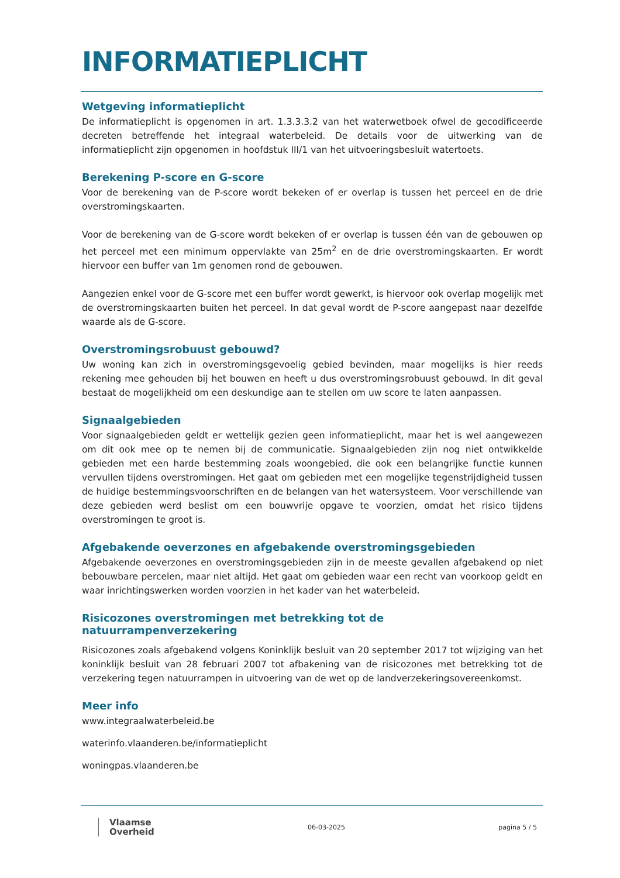INFORMATIEPLICHT
Wetgeving informatieplicht
De informatieplicht is opgenomen in art. 1.3.3.3.2 van het waterwetboek ofwel de gecodificeerde decreten betreffende het integraal waterbeleid. De details voor de uitwerking van de informatieplicht zijn opgenomen in hoofdstuk III/1 van het uitvoeringsbesluit watertoets.
Berekening P-score en G-score
Voor de berekening van de P-score wordt bekeken of er overlap is tussen het perceel en de drie overstromingskaarten.
Voor de berekening van de G-score wordt bekeken of er overlap is tussen één van de gebouwen op het perceel met een minimum oppervlakte van 25m<sup>2</sup> en de drie overstromingskaarten. Er wordt hiervoor een buffer van 1m genomen rond de gebouwen.
Aangezien enkel voor de G-score met een buffer wordt gewerkt, is hiervoor ook overlap mogelijk met de overstromingskaarten buiten het perceel. In dat geval wordt de P-score aangepast naar dezelfde waarde als de G-score.
Overstromingsrobuust gebouwd?
Uw woning kan zich in overstromingsgevoelig gebied bevinden, maar mogelijks is hier reeds rekening mee gehouden bij het bouwen en heeft u dus overstromingsrobuust gebouwd. In dit geval bestaat de mogelijkheid om een deskundige aan te stellen om uw score te laten aanpassen.
Signaalgebieden
Voor signaalgebieden geldt er wettelijk gezien geen informatieplicht, maar het is wel aangewezen om dit ook mee op te nemen bij de communicatie. Signaalgebieden zijn nog niet ontwikkelde gebieden met een harde bestemming zoals woongebied, die ook een belangrijke functie kunnen vervullen tijdens overstromingen. Het gaat om gebieden met een mogelijke tegenstrijdigheid tussen de huidige bestemmingsvoorschriften en de belangen van het watersysteem. Voor verschillende van deze gebieden werd beslist om een bouwvrije opgave te voorzien, omdat het risico tijdens overstromingen te groot is.
Afgebakende oeverzones en afgebakende overstromingsgebieden
Afgebakende oeverzones en overstromingsgebieden zijn in de meeste gevallen afgebakend op niet bebouwbare percelen, maar niet altijd. Het gaat om gebieden waar een recht van voorkoop geldt en waar inrichtingswerken worden voorzien in het kader van het waterbeleid.
Risicozones overstromingen met betrekking tot de natuurrampenverzekering
Risicozones zoals afgebakend volgens Koninklijk besluit van 20 september 2017 tot wijziging van het koninklijk besluit van 28 februari 2007 tot afbakening van de risicozones met betrekking tot de verzekering tegen natuurrampen in uitvoering van de wet op de landverzekeringsovereenkomst.
Meer info
www.integraalwaterbeleid.be
waterinfo.vlaanderen.be/informatieplicht
woningpas.vlaanderen.be
Vlaamse
Overheid
06-03-2025 pagina 5 / 5